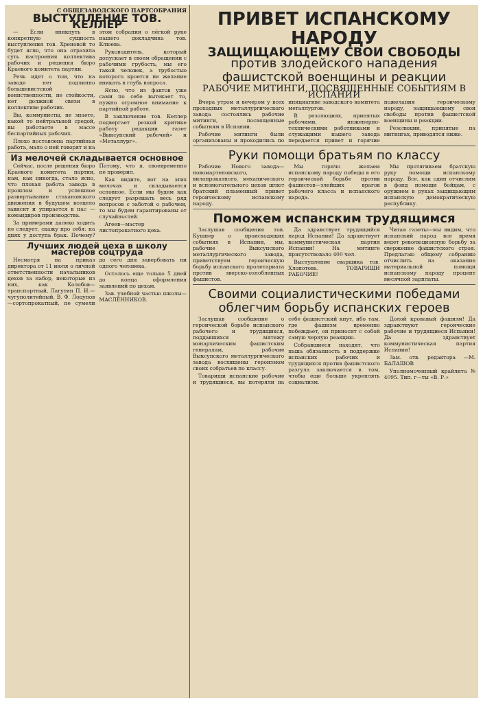С ОБЩЕЗАВОДСКОГО ПАРТСОБРАНИЯ
ВЫСТУПЛЕНИЕ ТОВ. КЕЛЛЕР
— Если вникнуть в конкретную сущность выступления тов. Хреновой то будет ясно, что она отразила суть настроения коллектива рабочих и решения бюро Краевого комитета партии.
Речь идет о том, что на заводе нет подлинно большевистской воинственности, не стойкости, нет должной связи в коллективе рабочих.
Вы, коммунисты, не знаете, какой то нейтральной средой, вы работаете в массе беспартийных рабочих.
Плохо поставлена партийная работа, мало о ней говорят и на этом собрании о лёгкой руке нашего докладчика тов. Клюева.
Руководитель, который допускает в своем обращении с рабочими грубость, мы его такой человек, а трубостью которого кроется не желание вникать в глубь вопроса.
Ясно, что из фактов уже сами по себе вытекает то, нужно огромное внимание к партийной работе.
В заключение тов. Келлер подвергает резкой критике работу редакции газет «Выксунский рабочий» и «Металлург».
Из мелочей складывается основное
Сейчас, после решения бюро Краевого комитета партии, нам, как никогда, стало ясно, что плохая работа завода в прошлом и успешное развертывание стахановского движения в будущем всецело зависит и упирается в нас — командиров производства.
За примерами далеко ходить не следует, скажу про себя: на днях у доступа брак. Почему? Потому, что я, своевременно не проверил.
Как видите, вот на этих мелочах и складывается основное. Если мы будем как следует разрешать весь ряд вопросов с заботой о рабочем, то мы будем гарантированы от случайностей.
Агеев—мастер листопрокатного цеха.
Лучших людей цеха в школу мастеров соцтруда
Несмотря на приказ директора от 11 июля о личной ответственности начальников цехов за набор, некоторые из них, как Колобов—транспортный, Лагутин П. И.—чугунолитейный, В. Ф. Лоцунов—сортопрокатный, не сумели до сего дня завербовать ни одного человека.
Осталось еще только 5 дней до конца оформления заявлений по цехам.
Зав. учебной частью школы—МАСЛЕННИКОВ.
ПРИВЕТ ИСПАНСКОМУ НАРОДУ
ЗАЩИЩАЮЩЕМУ СВОИ СВОБОДЫ
против злодейского нападения фашистской военщины и реакции
РАБОЧИЕ МИТИНГИ, ПОСВЯЩЕННЫЕ СОБЫТИЯМ В ИСПАНИИ
Вчера утром и вечером у всех проходных металлургического завода состоялись рабочие митинги, посвященные событиям в Испании.
Рабочие митинги были организованы и проходились по инициативе заводского комитета металлургов.
В резолюциях, принятых рабочими, инженерно-техническими работниками и служащими нашего завода передается привет и горячие пожелания героическому народу, защищающему свои свободы против фашистской военщины и реакции.
Резолюции, принятые на митингах, приводятся ниже.
Руки помощи братьям по классу
Рабочие Нового завода—новомартеновского, вилопрокатного, механического и вспомогательного цехов шлют братский пламенный привет героическому испанскому народу.
Мы горячо желаем испанскому народу победы в его героической борьбе против фашистов—злейших врагов рабочего класса и испанского народа.
Мы протягиваем братскую руку помощи испанскому народу. Все, как один отчислим в фонд помощи бойцам, с оружием в руках защищающим испанскую демократическую республику.
Поможем испанским трудящимся
Заслушав сообщения тов. Кушнер о происходящих событиях в Испании, мы, рабочие Выксунского металлургического завода, приветствуем героическую борьбу испанского пролетариата против зверско-озлобленных фашистов.
Да здравствует трудящийся народ Испании! Да здравствует коммунистическая партия Испании! На митинге присутствовало 400 чел.
Выступление сварщика тов. Хлопотова. ТОВАРИЩИ РАБОЧИЕ!
Читая газеты—мы видим, что испанский народ все время ведет революционную борьбу за свержение фашистского строя. Предлагаю общему собранию отчислить на оказание материальной помощи испанскому народу процент месячной зарплаты.
Своими социалистическими победами облегчим борьбу испанских героев
Заслушав сообщение о героической борьбе испанского рабочего и трудящихся, поддавшихся мятежу монархическим фашистским генералам, рабочие Выксунского металлургического завода восхищены героизмом своих собратьев по классу.
Товарищи испанские рабочие и трудящиеся, вы потеряли на себе фашистский кнут, ибо там, где фашизм временно побеждает, он приносит с собой самую черную реакцию.
Собравшиеся находят, что наша обязанность в поддержке испанских рабочих и трудящихся против фашистского разгула заключается в том, чтобы еще больше укреплять социализм.
Долой кровавый фашизм! Да здравствуют героические рабочие и трудящиеся Испании! Да здравствует коммунистическая партия Испании!
Зам. отв. редактора —М. БАЛАШОВ
Уполномоченный крайлита № 4095. Тип. г—ты «В. Р.»